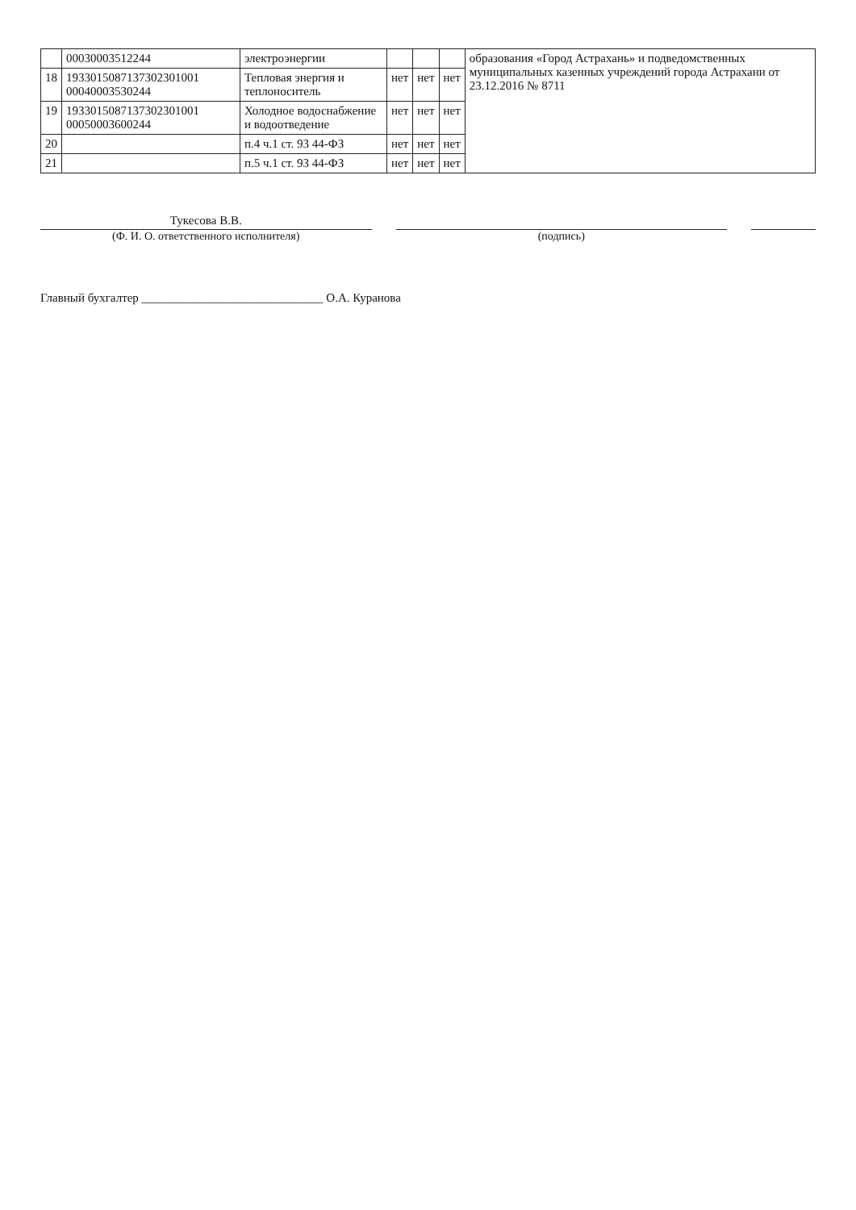| | 00030003512244 | электроэнергии | | | | образования «Город Астрахань» и подведомственных муниципальных казенных учреждений города Астрахани от 23.12.2016 № 8711 |
| 18 | 1933015087137302301001 00040003530244 | Тепловая энергия и теплоноситель | нет | нет | нет | |
| 19 | 1933015087137302301001 00050003600244 | Холодное водоснабжение и водоотведение | нет | нет | нет | |
| 20 | | п.4 ч.1 ст. 93 44-ФЗ | нет | нет | нет | |
| 21 | | п.5 ч.1 ст. 93 44-ФЗ | нет | нет | нет | |
Тукесова В.В.
(Ф. И. О. ответственного исполнителя)
(подпись)
Главный бухгалтер ______________________________ О.А. Куранова